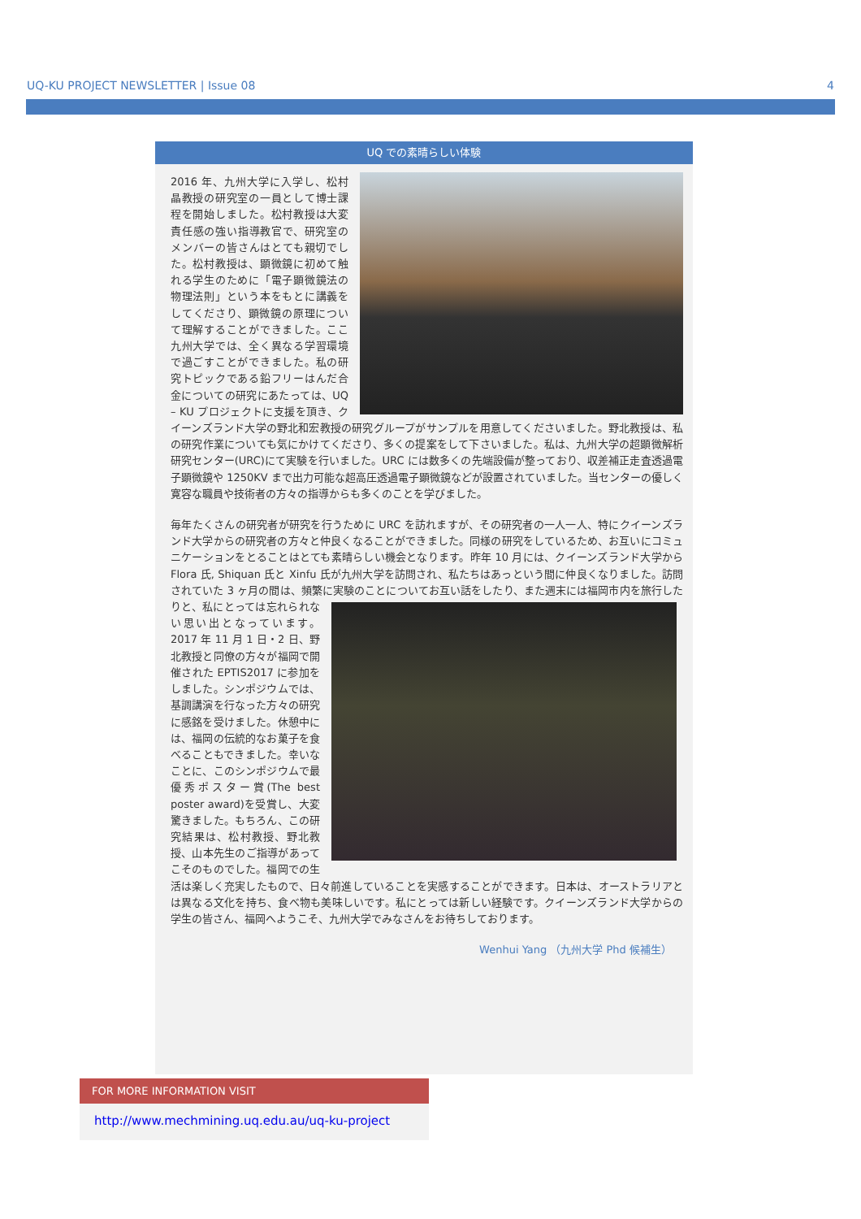UQ-KU PROJECT NEWSLETTER | Issue 08 4
UQ での素晴らしい体験
2016 年、九州大学に入学し、松村晶教授の研究室の一員として博士課程を開始しました。松村教授は大変責任感の強い指導教官で、研究室のメンバーの皆さんはとても親切でした。松村教授は、顕微鏡に初めて触れる学生のために「電子顕微鏡法の物理法則」という本をもとに講義をしてくださり、顕微鏡の原理について理解することができました。ここ九州大学では、全く異なる学習環境で過ごすことができました。私の研究トピックである鉛フリーはんだ合金についての研究にあたっては、UQ – KU プロジェクトに支援を頂き、クイーンズランド大学の野北和宏教授の研究グループがサンプルを用意してくださいました。野北教授は、私の研究作業についても気にかけてくださり、多くの提案をして下さいました。私は、九州大学の超顕微解析研究センター(URC)にて実験を行いました。URC には数多くの先端設備が整っており、収差補正走査透過電子顕微鏡や 1250KV まで出力可能な超高圧透過電子顕微鏡などが設置されていました。当センターの優しく寛容な職員や技術者の方々の指導からも多くのことを学びました。
毎年たくさんの研究者が研究を行うために URC を訪れますが、その研究者の一人一人、特にクイーンズランド大学からの研究者の方々と仲良くなることができました。同様の研究をしているため、お互いにコミュニケーションをとることはとても素晴らしい機会となります。昨年 10 月には、クイーンズランド大学から Flora 氏, Shiquan 氏と Xinfu 氏が九州大学を訪問され、私たちはあっという間に仲良くなりました。訪問されていた 3 ヶ月の間は、頻繁に実験のことについてお互い話をしたり、また週末には福岡市内を旅行したりと、 私にとっては忘れられない思い出となっています。2017 年 11 月 1 日・2 日、野北教授と同僚の方々が福岡で開催された EPTIS2017 に参加をしました。シンポジウムでは、基調講演を行なった方々の研究に感銘を受けました。休憩中には、福岡の伝統的なお菓子を食べることもできました。幸いなことに、このシンポジウムで最優秀ポスター賞(The best poster award)を受賞し、大変驚きました。もちろん、この研究結果は、松村教授、野北教授、山本先生のご指導があってこそのものでした。福岡での生活は楽しく充実したもので、日々前進していることを実感することができます。日本は、オーストラリアとは異なる文化を持ち、食べ物も美味しいです。私にとっては新しい経験です。クイーンズランド大学からの学生の皆さん、福岡へようこそ、九州大学でみなさんをお待ちしております。
Wenhui Yang （九州大学 Phd 候補生）
FOR MORE INFORMATION VISIT
http://www.mechmining.uq.edu.au/uq-ku-project